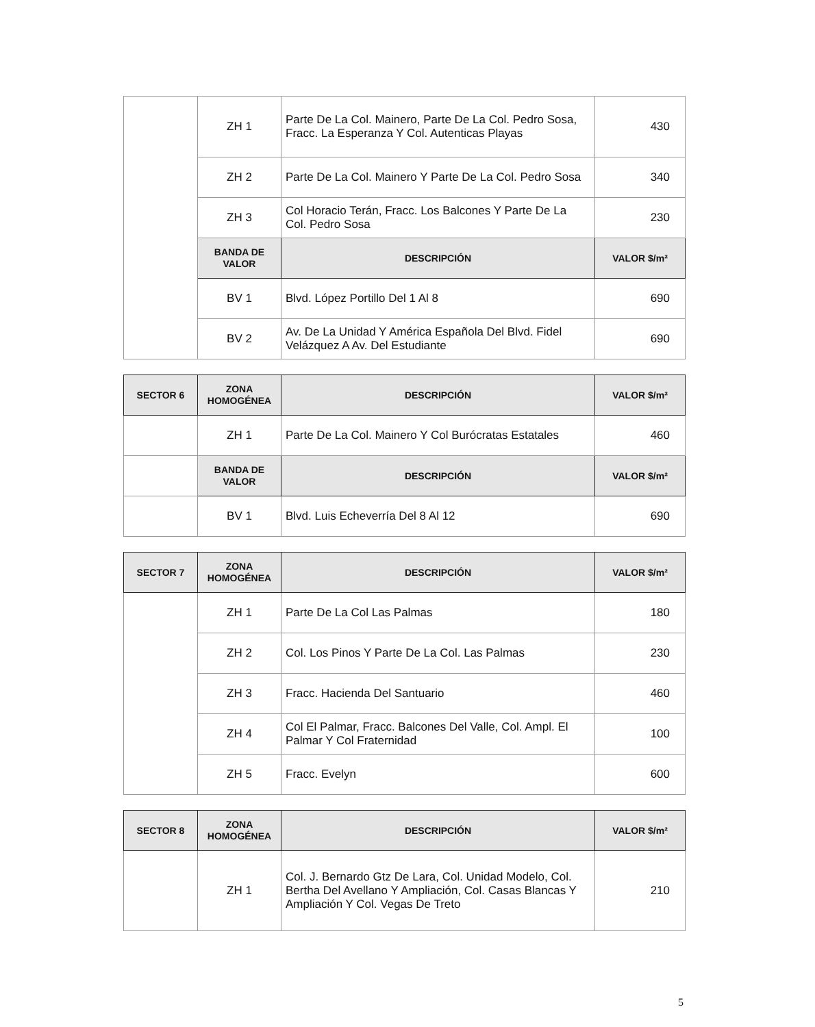| | ZH 1 | Parte De La Col. Mainero, Parte De La Col. Pedro Sosa, Fracc. La Esperanza Y Col. Autenticas Playas | 430 |
| | ZH 2 | Parte De La Col. Mainero Y Parte De La Col. Pedro Sosa | 340 |
| | ZH 3 | Col Horacio Terán, Fracc. Los Balcones Y Parte De La Col. Pedro Sosa | 230 |
| | BANDA DE VALOR | DESCRIPCIÓN | VALOR $/m² |
| | BV 1 | Blvd. López Portillo Del 1 Al 8 | 690 |
| | BV 2 | Av. De La Unidad Y América Española Del Blvd. Fidel Velázquez A Av. Del Estudiante | 690 |
| SECTOR 6 | ZONA HOMOGÉNEA | DESCRIPCIÓN | VALOR $/m² |
| --- | --- | --- | --- |
| | ZH 1 | Parte De La Col. Mainero Y Col Burócratas Estatales | 460 |
| | BANDA DE VALOR | DESCRIPCIÓN | VALOR $/m² |
| | BV 1 | Blvd. Luis Echeverría Del 8 Al 12 | 690 |
| SECTOR 7 | ZONA HOMOGÉNEA | DESCRIPCIÓN | VALOR $/m² |
| --- | --- | --- | --- |
| | ZH 1 | Parte De La Col Las Palmas | 180 |
| | ZH 2 | Col. Los Pinos Y Parte De La Col. Las Palmas | 230 |
| | ZH 3 | Fracc. Hacienda Del Santuario | 460 |
| | ZH 4 | Col El Palmar, Fracc. Balcones Del Valle, Col. Ampl. El Palmar Y Col Fraternidad | 100 |
| | ZH 5 | Fracc. Evelyn | 600 |
| SECTOR 8 | ZONA HOMOGÉNEA | DESCRIPCIÓN | VALOR $/m² |
| --- | --- | --- | --- |
| | ZH 1 | Col. J. Bernardo Gtz De Lara, Col. Unidad Modelo, Col. Bertha Del Avellano Y Ampliación, Col. Casas Blancas Y Ampliación Y Col. Vegas De Treto | 210 |
5